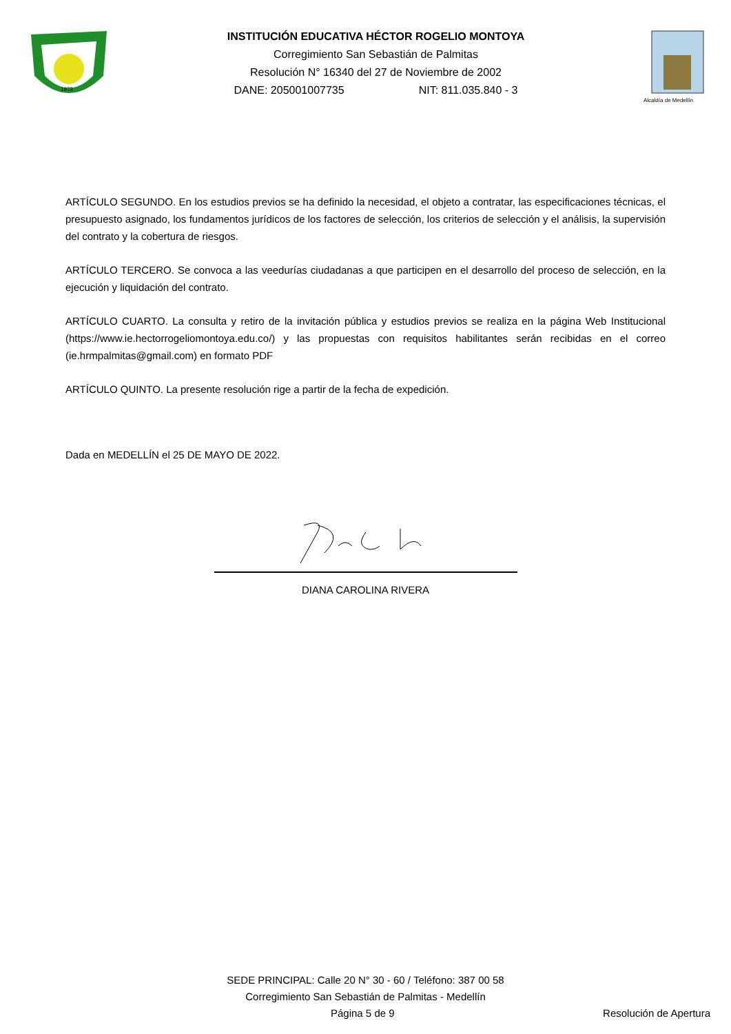1973
INSTITUCIÓN EDUCATIVA HÉCTOR ROGELIO MONTOYA
Corregimiento San Sebastián de Palmitas
Resolución N° 16340 del 27 de Noviembre de 2002
DANE: 205001007735 NIT: 811.035.840 - 3
Alcaldía de Medellín
ARTÍCULO SEGUNDO. En los estudios previos se ha definido la necesidad, el objeto a contratar, las especificaciones técnicas, el presupuesto asignado, los fundamentos jurídicos de los factores de selección, los criterios de selección y el análisis, la supervisión del contrato y la cobertura de riesgos.
ARTÍCULO TERCERO. Se convoca a las veedurías ciudadanas a que participen en el desarrollo del proceso de selección, en la ejecución y liquidación del contrato.
ARTÍCULO CUARTO. La consulta y retiro de la invitación pública y estudios previos se realiza en la página Web Institucional (https://www.ie.hectorrogeliomontoya.edu.co/) y las propuestas con requisitos habilitantes serán recibidas en el correo (ie.hrmpalmitas@gmail.com) en formato PDF
ARTÍCULO QUINTO. La presente resolución rige a partir de la fecha de expedición.
Dada en MEDELLÍN el 25 DE MAYO DE 2022.
DIANA CAROLINA RIVERA
SEDE PRINCIPAL: Calle 20 N° 30 - 60 / Teléfono: 387 00 58
Corregimiento San Sebastián de Palmitas - Medellín
Página 5 de 9 Resolución de Apertura